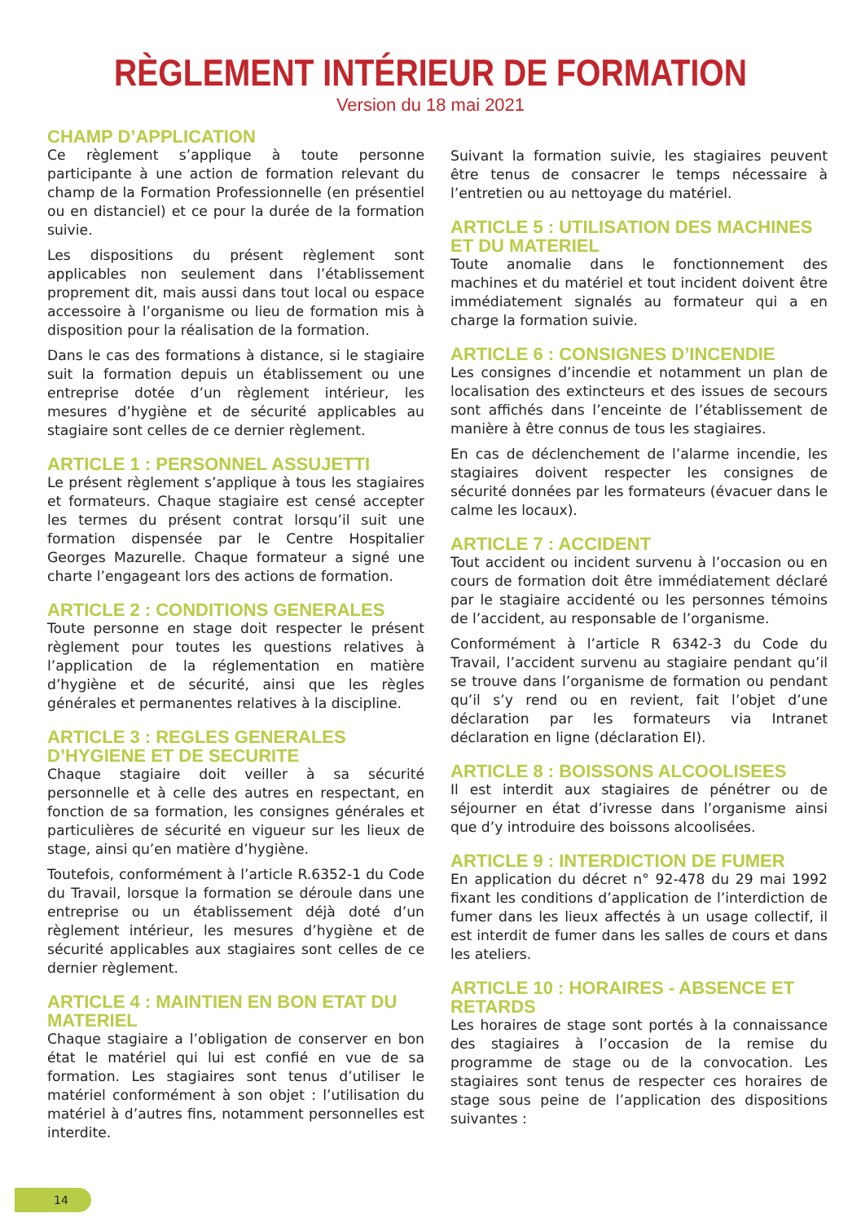RÈGLEMENT INTÉRIEUR DE FORMATION
Version du 18 mai 2021
CHAMP D’APPLICATION
Ce règlement s’applique à toute personne participante à une action de formation relevant du champ de la Formation Professionnelle (en présentiel ou en distanciel) et ce pour la durée de la formation suivie.
Les dispositions du présent règlement sont applicables non seulement dans l’établissement proprement dit, mais aussi dans tout local ou espace accessoire à l’organisme ou lieu de formation mis à disposition pour la réalisation de la formation.
Dans le cas des formations à distance, si le stagiaire suit la formation depuis un établissement ou une entreprise dotée d’un règlement intérieur, les mesures d’hygiène et de sécurité applicables au stagiaire sont celles de ce dernier règlement.
ARTICLE 1 : PERSONNEL ASSUJETTI
Le présent règlement s’applique à tous les stagiaires et formateurs. Chaque stagiaire est censé accepter les termes du présent contrat lorsqu’il suit une formation dispensée par le Centre Hospitalier Georges Mazurelle. Chaque formateur a signé une charte l’engageant lors des actions de formation.
ARTICLE 2 : CONDITIONS GENERALES
Toute personne en stage doit respecter le présent règlement pour toutes les questions relatives à l’application de la réglementation en matière d’hygiène et de sécurité, ainsi que les règles générales et permanentes relatives à la discipline.
ARTICLE 3 : REGLES GENERALES D’HYGIENE ET DE SECURITE
Chaque stagiaire doit veiller à sa sécurité personnelle et à celle des autres en respectant, en fonction de sa formation, les consignes générales et particulières de sécurité en vigueur sur les lieux de stage, ainsi qu’en matière d’hygiène.
Toutefois, conformément à l’article R.6352-1 du Code du Travail, lorsque la formation se déroule dans une entreprise ou un établissement déjà doté d’un règlement intérieur, les mesures d’hygiène et de sécurité applicables aux stagiaires sont celles de ce dernier règlement.
ARTICLE 4 : MAINTIEN EN BON ETAT DU MATERIEL
Chaque stagiaire a l’obligation de conserver en bon état le matériel qui lui est confié en vue de sa formation. Les stagiaires sont tenus d’utiliser le matériel conformément à son objet : l’utilisation du matériel à d’autres fins, notamment personnelles est interdite.
Suivant la formation suivie, les stagiaires peuvent être tenus de consacrer le temps nécessaire à l’entretien ou au nettoyage du matériel.
ARTICLE 5 : UTILISATION DES MACHINES ET DU MATERIEL
Toute anomalie dans le fonctionnement des machines et du matériel et tout incident doivent être immédiatement signalés au formateur qui a en charge la formation suivie.
ARTICLE 6 : CONSIGNES D’INCENDIE
Les consignes d’incendie et notamment un plan de localisation des extincteurs et des issues de secours sont affichés dans l’enceinte de l’établissement de manière à être connus de tous les stagiaires.
En cas de déclenchement de l’alarme incendie, les stagiaires doivent respecter les consignes de sécurité données par les formateurs (évacuer dans le calme les locaux).
ARTICLE 7 : ACCIDENT
Tout accident ou incident survenu à l’occasion ou en cours de formation doit être immédiatement déclaré par le stagiaire accidenté ou les personnes témoins de l’accident, au responsable de l’organisme.
Conformément à l’article R 6342-3 du Code du Travail, l’accident survenu au stagiaire pendant qu’il se trouve dans l’organisme de formation ou pendant qu’il s’y rend ou en revient, fait l’objet d’une déclaration par les formateurs via Intranet déclaration en ligne (déclaration EI).
ARTICLE 8 : BOISSONS ALCOOLISEES
Il est interdit aux stagiaires de pénétrer ou de séjourner en état d’ivresse dans l’organisme ainsi que d’y introduire des boissons alcoolisées.
ARTICLE 9 : INTERDICTION DE FUMER
En application du décret n° 92-478 du 29 mai 1992 fixant les conditions d’application de l’interdiction de fumer dans les lieux affectés à un usage collectif, il est interdit de fumer dans les salles de cours et dans les ateliers.
ARTICLE 10 : HORAIRES - ABSENCE ET RETARDS
Les horaires de stage sont portés à la connaissance des stagiaires à l’occasion de la remise du programme de stage ou de la convocation. Les stagiaires sont tenus de respecter ces horaires de stage sous peine de l’application des dispositions suivantes :
14